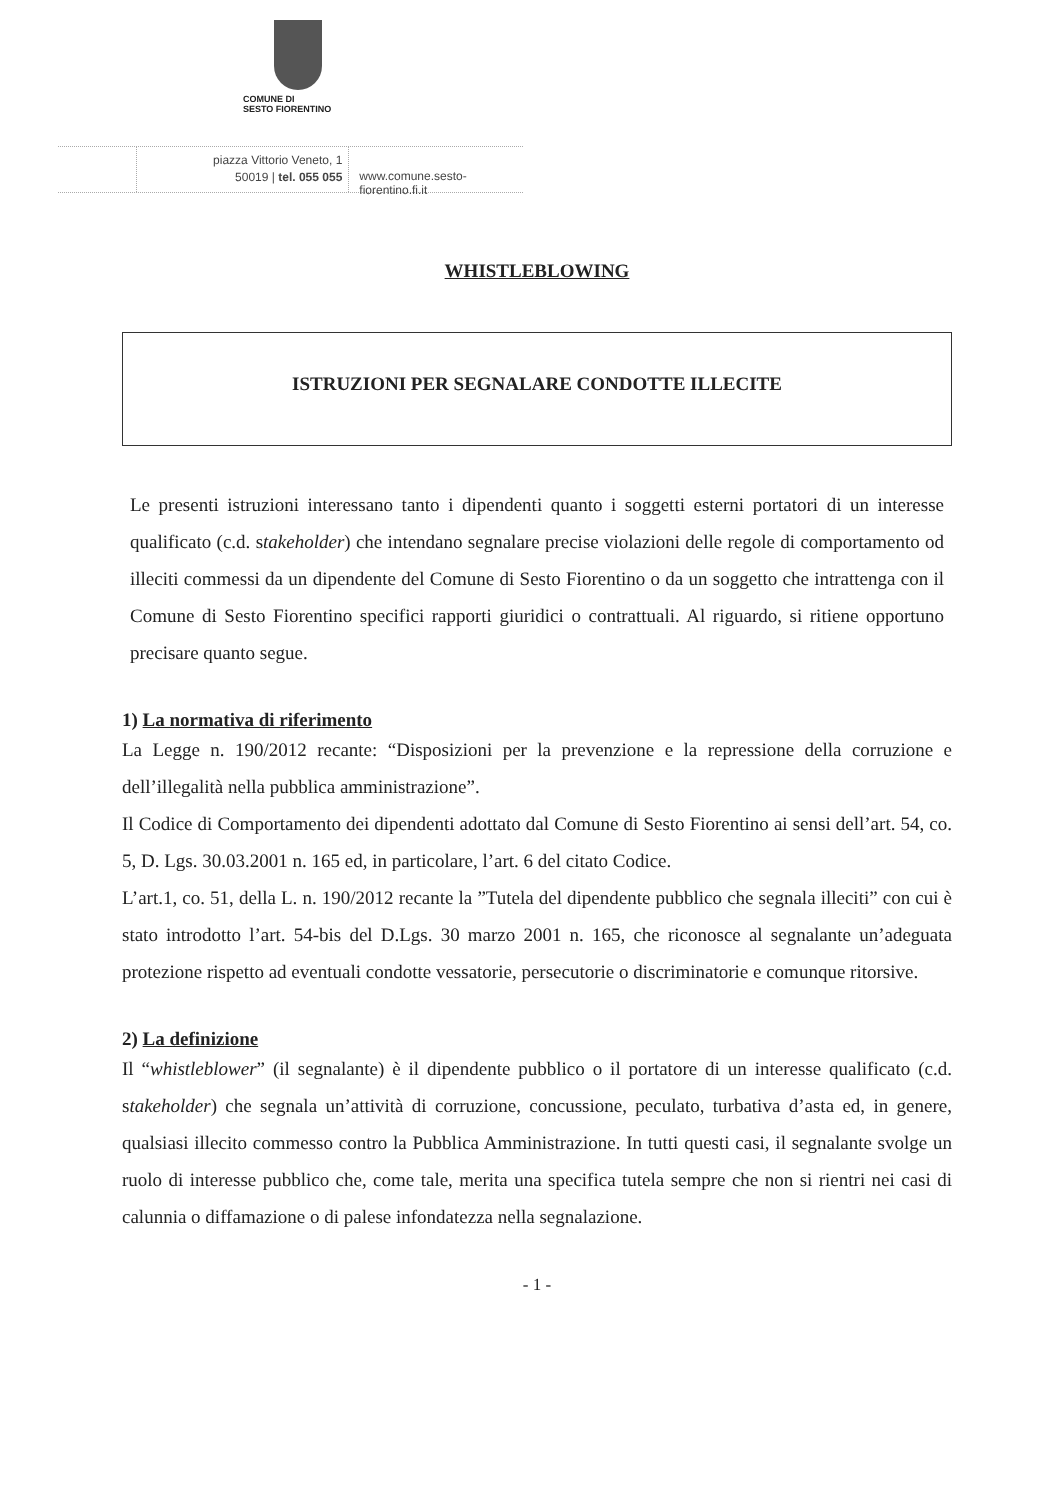COMUNE DI
SESTO FIORENTINO
piazza Vittorio Veneto, 1
50019 | tel. 055 055
www.comune.sesto-fiorentino.fi.it
WHISTLEBLOWING
ISTRUZIONI PER SEGNALARE CONDOTTE ILLECITE
Le presenti istruzioni interessano tanto i dipendenti quanto i soggetti esterni portatori di un interesse qualificato (c.d. stakeholder) che intendano segnalare precise violazioni delle regole di comportamento od illeciti commessi da un dipendente del Comune di Sesto Fiorentino o da un soggetto che intrattenga con il Comune di Sesto Fiorentino specifici rapporti giuridici o contrattuali. Al riguardo, si ritiene opportuno precisare quanto segue.
1) La normativa di riferimento
La Legge n. 190/2012 recante: “Disposizioni per la prevenzione e la repressione della corruzione e dell’illegalità nella pubblica amministrazione”.
Il Codice di Comportamento dei dipendenti adottato dal Comune di Sesto Fiorentino ai sensi dell’art. 54, co. 5, D. Lgs. 30.03.2001 n. 165 ed, in particolare, l’art. 6 del citato Codice.
L’art.1, co. 51, della L. n. 190/2012 recante la ”Tutela del dipendente pubblico che segnala illeciti” con cui è stato introdotto l’art. 54-bis del D.Lgs. 30 marzo 2001 n. 165, che riconosce al segnalante un’adeguata protezione rispetto ad eventuali condotte vessatorie, persecutorie o discriminatorie e comunque ritorsive.
2) La definizione
Il “whistleblower” (il segnalante) è il dipendente pubblico o il portatore di un interesse qualificato (c.d. stakeholder) che segnala un’attività di corruzione, concussione, peculato, turbativa d’asta ed, in genere, qualsiasi illecito commesso contro la Pubblica Amministrazione. In tutti questi casi, il segnalante svolge un ruolo di interesse pubblico che, come tale, merita una specifica tutela sempre che non si rientri nei casi di calunnia o diffamazione o di palese infondatezza nella segnalazione.
- 1 -